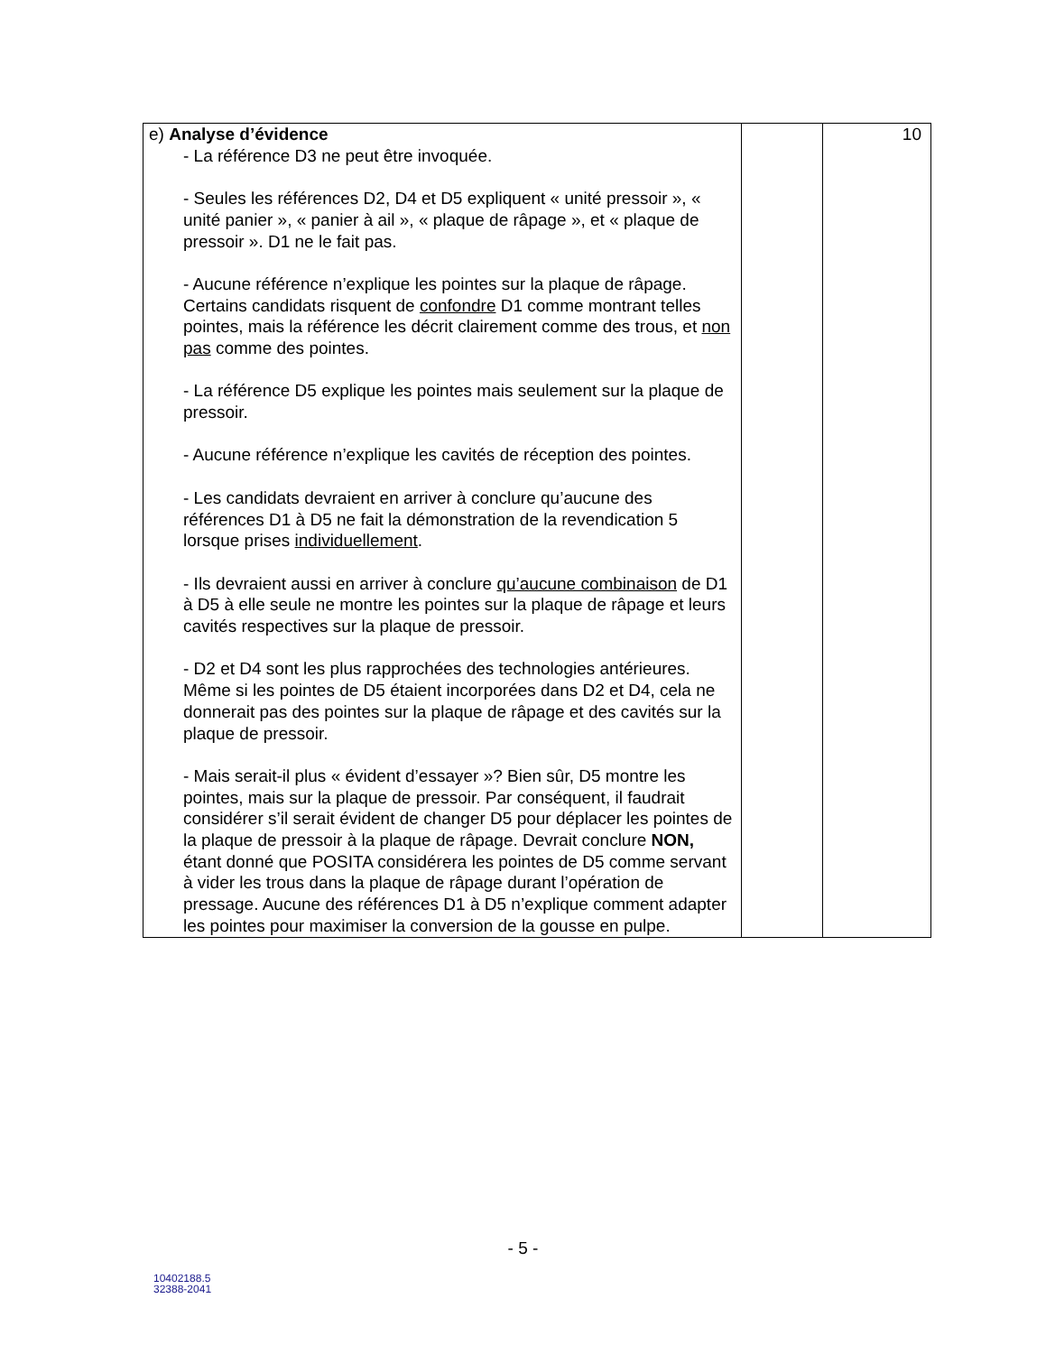| e) Analyse d’évidence - La référence D3 ne peut être invoquée. - Seules les références D2, D4 et D5 expliquent « unité pressoir », « unité panier », « panier à ail », « plaque de râpage », et « plaque de pressoir ». D1 ne le fait pas. - Aucune référence n’explique les pointes sur la plaque de râpage. Certains candidats risquent de confondre D1 comme montrant telles pointes, mais la référence les décrit clairement comme des trous, et non pas comme des pointes. - La référence D5 explique les pointes mais seulement sur la plaque de pressoir. - Aucune référence n’explique les cavités de réception des pointes. - Les candidats devraient en arriver à conclure qu’aucune des références D1 à D5 ne fait la démonstration de la revendication 5 lorsque prises individuellement . - Ils devraient aussi en arriver à conclure qu’aucune combinaison de D1 à D5 à elle seule ne montre les pointes sur la plaque de râpage et leurs cavités respectives sur la plaque de pressoir. - D2 et D4 sont les plus rapprochées des technologies antérieures. Même si les pointes de D5 étaient incorporées dans D2 et D4, cela ne donnerait pas des pointes sur la plaque de râpage et des cavités sur la plaque de pressoir. - Mais serait-il plus « évident d’essayer »? Bien sûr, D5 montre les pointes, mais sur la plaque de pressoir. Par conséquent, il faudrait considérer s’il serait évident de changer D5 pour déplacer les pointes de la plaque de pressoir à la plaque de râpage. Devrait conclure NON, étant donné que POSITA considérera les pointes de D5 comme servant à vider les trous dans la plaque de râpage durant l’opération de pressage. Aucune des références D1 à D5 n’explique comment adapter les pointes pour maximiser la conversion de la gousse en pulpe. | | 10 |
- 5 -
10402188.5
32388-2041